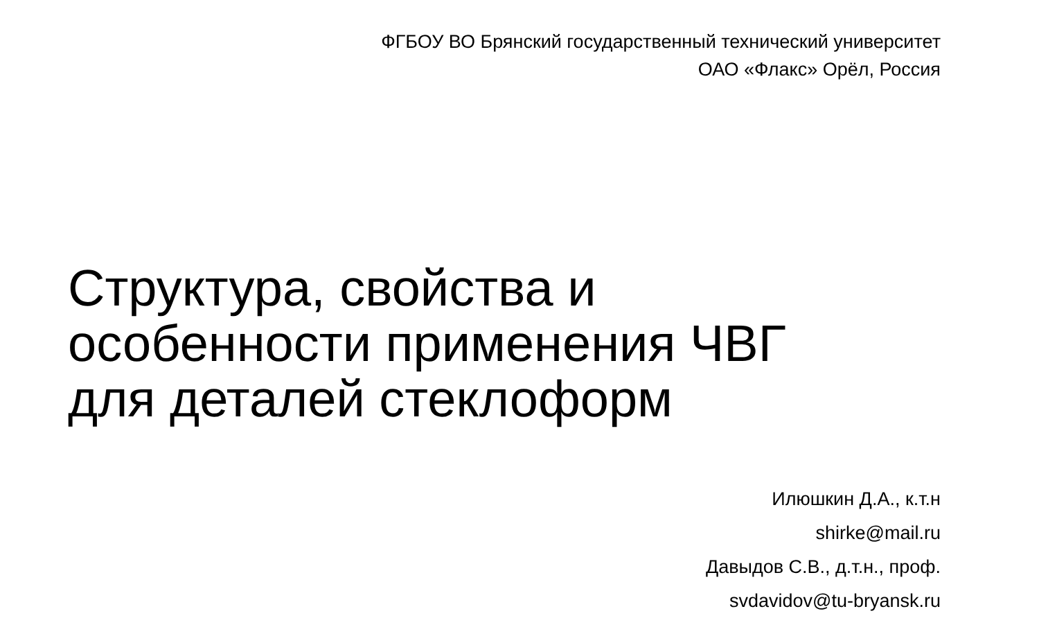ФГБОУ ВО Брянский государственный технический университет
ОАО «Флакс» Орёл, Россия
Структура, свойства и
особенности применения ЧВГ
для деталей стеклоформ
Илюшкин Д.А., к.т.н
shirke@mail.ru
Давыдов С.В., д.т.н., проф.
svdavidov@tu-bryansk.ru